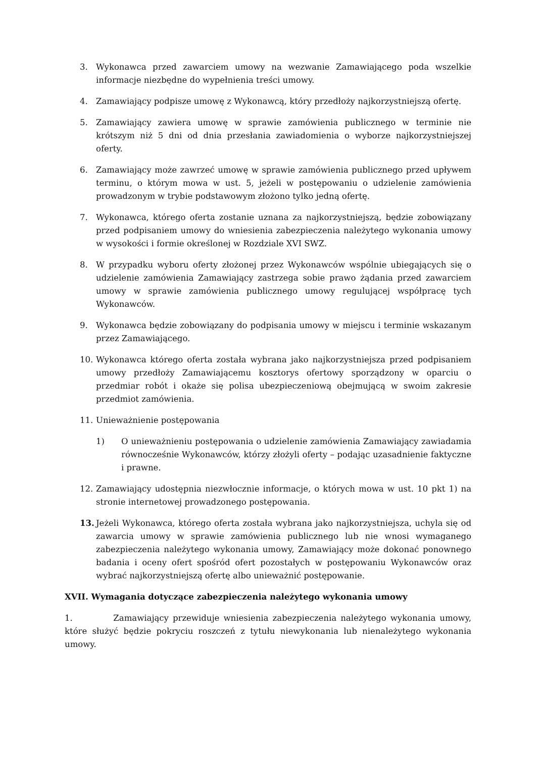3. Wykonawca przed zawarciem umowy na wezwanie Zamawiającego poda wszelkie informacje niezbędne do wypełnienia treści umowy.
4. Zamawiający podpisze umowę z Wykonawcą, który przedłoży najkorzystniejszą ofertę.
5. Zamawiający zawiera umowę w sprawie zamówienia publicznego w terminie nie krótszym niż 5 dni od dnia przesłania zawiadomienia o wyborze najkorzystniejszej oferty.
6. Zamawiający może zawrzeć umowę w sprawie zamówienia publicznego przed upływem terminu, o którym mowa w ust. 5, jeżeli w postępowaniu o udzielenie zamówienia prowadzonym w trybie podstawowym złożono tylko jedną ofertę.
7. Wykonawca, którego oferta zostanie uznana za najkorzystniejszą, będzie zobowiązany przed podpisaniem umowy do wniesienia zabezpieczenia należytego wykonania umowy w wysokości i formie określonej w Rozdziale XVI SWZ.
8. W przypadku wyboru oferty złożonej przez Wykonawców wspólnie ubiegających się o udzielenie zamówienia Zamawiający zastrzega sobie prawo żądania przed zawarciem umowy w sprawie zamówienia publicznego umowy regulującej współpracę tych Wykonawców.
9. Wykonawca będzie zobowiązany do podpisania umowy w miejscu i terminie wskazanym przez Zamawiającego.
10. Wykonawca którego oferta została wybrana jako najkorzystniejsza przed podpisaniem umowy przedłoży Zamawiającemu kosztorys ofertowy sporządzony w oparciu o przedmiar robót i okaże się polisa ubezpieczeniową obejmującą w swoim zakresie przedmiot zamówienia.
11. Unieważnienie postępowania
1) O unieważnieniu postępowania o udzielenie zamówienia Zamawiający zawiadamia równocześnie Wykonawców, którzy złożyli oferty – podając uzasadnienie faktyczne i prawne.
12. Zamawiający udostępnia niezwłocznie informacje, o których mowa w ust. 10 pkt 1) na stronie internetowej prowadzonego postępowania.
13. Jeżeli Wykonawca, którego oferta została wybrana jako najkorzystniejsza, uchyla się od zawarcia umowy w sprawie zamówienia publicznego lub nie wnosi wymaganego zabezpieczenia należytego wykonania umowy, Zamawiający może dokonać ponownego badania i oceny ofert spośród ofert pozostałych w postępowaniu Wykonawców oraz wybrać najkorzystniejszą ofertę albo unieważnić postępowanie.
XVII. Wymagania dotyczące zabezpieczenia należytego wykonania umowy
1. Zamawiający przewiduje wniesienia zabezpieczenia należytego wykonania umowy, które służyć będzie pokryciu roszczeń z tytułu niewykonania lub nienależytego wykonania umowy.